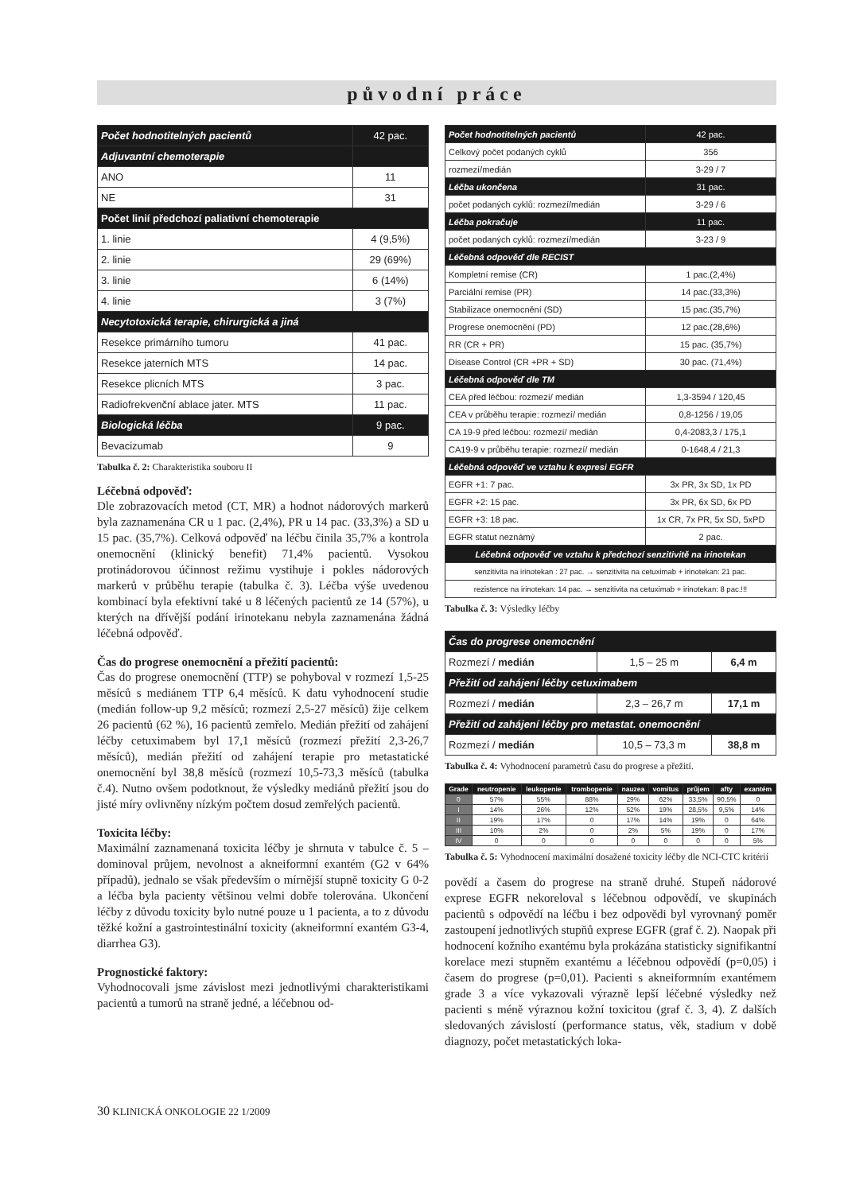původní práce
| Počet hodnotitelných pacientů | 42 pac. |
| Adjuvantní chemoterapie | |
| ANO | 11 |
| NE | 31 |
| Počet linií předchozí paliativní chemoterapie | |
| 1. linie | 4 (9,5%) |
| 2. linie | 29 (69%) |
| 3. linie | 6 (14%) |
| 4. linie | 3 (7%) |
| Necytotoxická terapie, chirurgická a jiná | |
| Resekce primárního tumoru | 41 pac. |
| Resekce jaterních MTS | 14 pac. |
| Resekce plicních MTS | 3 pac. |
| Radiofrekvenční ablace jater. MTS | 11 pac. |
| Biologická léčba | 9 pac. |
| Bevacizumab | 9 |
Tabulka č. 2: Charakteristika souboru II
Léčebná odpověď:
Dle zobrazovacích metod (CT, MR) a hodnot nádorových markerů byla zaznamenána CR u 1 pac. (2,4%), PR u 14 pac. (33,3%) a SD u 15 pac. (35,7%). Celková odpověď na léčbu činila 35,7% a kontrola onemocnění (klinický benefit) 71,4% pacientů. Vysokou protinádorovou účinnost režimu vystihuje i pokles nádorových markerů v průběhu terapie (tabulka č. 3). Léčba výše uvedenou kombinací byla efektivní také u 8 léčených pacientů ze 14 (57%), u kterých na dřívější podání irinotekanu nebyla zaznamenána žádná léčebná odpověď.
Čas do progrese onemocnění a přežití pacientů:
Čas do progrese onemocnění (TTP) se pohyboval v rozmezí 1,5-25 měsíců s mediánem TTP 6,4 měsíců. K datu vyhodnocení studie (medián follow-up 9,2 měsíců; rozmezí 2,5-27 měsíců) žije celkem 26 pacientů (62 %), 16 pacientů zemřelo. Medián přežití od zahájení léčby cetuximabem byl 17,1 měsíců (rozmezí přežití 2,3-26,7 měsíců), medián přežití od zahájení terapie pro metastatické onemocnění byl 38,8 měsíců (rozmezí 10,5-73,3 měsíců (tabulka č.4). Nutno ovšem podotknout, že výsledky mediánů přežití jsou do jisté míry ovlivněny nízkým počtem dosud zemřelých pacientů.
Toxicita léčby:
Maximální zaznamenaná toxicita léčby je shrnuta v tabulce č. 5 – dominoval průjem, nevolnost a akneiformní exantém (G2 v 64% případů), jednalo se však především o mírnější stupně toxicity G 0-2 a léčba byla pacienty většinou velmi dobře tolerována. Ukončení léčby z důvodu toxicity bylo nutné pouze u 1 pacienta, a to z důvodu těžké kožní a gastrointestinální toxicity (akneiformní exantém G3-4, diarrhea G3).
Prognostické faktory:
Vyhodnocovali jsme závislost mezi jednotlivými charakteristikami pacientů a tumorů na straně jedné, a léčebnou od-
| Počet hodnotitelných pacientů | 42 pac. |
| Celkový počet podaných cyklů | 356 |
| rozmezí/medián | 3-29 / 7 |
| Léčba ukončena | 31 pac. |
| počet podaných cyklů: rozmezí/medián | 3-29 / 6 |
| Léčba pokračuje | 11 pac. |
| počet podaných cyklů: rozmezí/medián | 3-23 / 9 |
| Léčebná odpověď dle RECIST | |
| Kompletní remise (CR) | 1 pac.(2,4%) |
| Parciální remise (PR) | 14 pac.(33,3%) |
| Stabilizace onemocnění (SD) | 15 pac.(35,7%) |
| Progrese onemocnění (PD) | 12 pac.(28,6%) |
| RR (CR + PR) | 15 pac. (35,7%) |
| Disease Control (CR +PR + SD) | 30 pac. (71,4%) |
| Léčebná odpověď dle TM | |
| CEA před léčbou: rozmezí/ medián | 1,3-3594 / 120,45 |
| CEA v průběhu terapie: rozmezí/ medián | 0,8-1256 / 19,05 |
| CA 19-9 před léčbou: rozmezí/ medián | 0,4-2083,3 / 175,1 |
| CA19-9 v průběhu terapie: rozmezí/ medián | 0-1648,4 / 21,3 |
| Léčebná odpověď ve vztahu k expresi EGFR | |
| EGFR +1: 7 pac. | 3x PR, 3x SD, 1x PD |
| EGFR +2: 15 pac. | 3x PR, 6x SD, 6x PD |
| EGFR +3: 18 pac. | 1x CR, 7x PR, 5x SD, 5xPD |
| EGFR statut neznámý | 2 pac. |
| Léčebná odpověď ve vztahu k předchozí senzitivitě na irinotekan | |
| senzitivita na irinotekan : 27 pac. → senzitivita na cetuximab + irinotekan: 21 pac. | |
| rezistence na irinotekan: 14 pac. → senzitivita na cetuximab + irinotekan: 8 pac.!!! | |
Tabulka č. 3: Výsledky léčby
| Čas do progrese onemocnění | | |
| Rozmezí / medián | 1,5 – 25 m | 6,4 m |
| Přežití od zahájení léčby cetuximabem | | |
| Rozmezí / medián | 2,3 – 26,7 m | 17,1 m |
| Přežití od zahájení léčby pro metastat. onemocnění | | |
| Rozmezí / medián | 10,5 – 73,3 m | 38,8 m |
Tabulka č. 4: Vyhodnocení parametrů času do progrese a přežití.
| Grade | neutropenie | leukopenie | trombopenie | nauzea | vomitus | průjem | afty | exantém |
| --- | --- | --- | --- | --- | --- | --- | --- | --- |
| 0 | 57% | 55% | 88% | 29% | 62% | 33,5% | 90,5% | 0 |
| I | 14% | 26% | 12% | 52% | 19% | 28,5% | 9,5% | 14% |
| II | 19% | 17% | 0 | 17% | 14% | 19% | 0 | 64% |
| III | 10% | 2% | 0 | 2% | 5% | 19% | 0 | 17% |
| IV | 0 | 0 | 0 | 0 | 0 | 0 | 0 | 5% |
Tabulka č. 5: Vyhodnocení maximální dosažené toxicity léčby dle NCI-CTC kritérií
povědí a časem do progrese na straně druhé. Stupeň nádorové exprese EGFR nekoreloval s léčebnou odpovědí, ve skupinách pacientů s odpovědí na léčbu i bez odpovědi byl vyrovnaný poměr zastoupení jednotlivých stupňů exprese EGFR (graf č. 2). Naopak při hodnocení kožního exantému byla prokázána statisticky signifikantní korelace mezi stupněm exantému a léčebnou odpovědí (p=0,05) i časem do progrese (p=0,01). Pacienti s akneiformním exantémem grade 3 a více vykazovali výrazně lepší léčebné výsledky než pacienti s méně výraznou kožní toxicitou (graf č. 3, 4). Z dalších sledovaných závislostí (performance status, věk, stadium v době diagnozy, počet metastatických loka-
30 KLINICKÁ ONKOLOGIE 22 1/2009